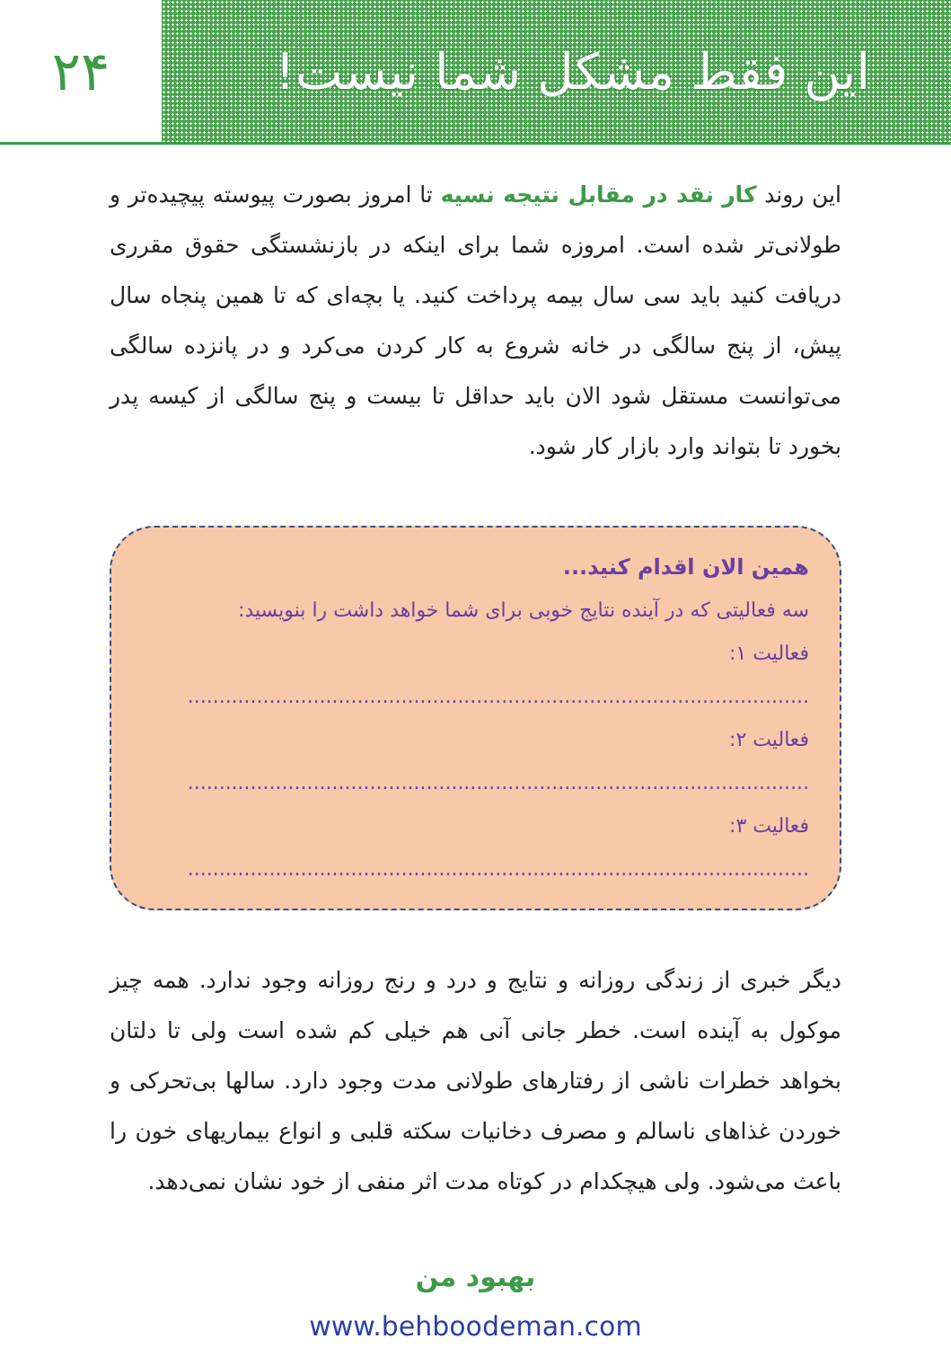این فقط مشکل شما نیست! ۲۴
این روند کار نقد در مقابل نتیجه نسیه تا امروز بصورت پیوسته پیچیده‌تر و طولانی‌تر شده است. امروزه شما برای اینکه در بازنشستگی حقوق مقرری دریافت کنید باید سی سال بیمه پرداخت کنید. یا بچه‌ای که تا همین پنجاه سال پیش، از پنج سالگی در خانه شروع به کار کردن می‌کرد و در پانزده سالگی می‌توانست مستقل شود الان باید حداقل تا بیست و پنج سالگی از کیسه پدر بخورد تا بتواند وارد بازار کار شود.
همین الان اقدام کنید...
سه فعالیتی که در آینده نتایج خوبی برای شما خواهد داشت را بنویسید:
فعالیت ۱: ...................................................................................................
فعالیت ۲: ...................................................................................................
فعالیت ۳: ...................................................................................................
دیگر خبری از زندگی روزانه و نتایج و درد و رنج روزانه وجود ندارد. همه چیز موکول به آینده است. خطر جانی آنی هم خیلی کم شده است ولی تا دلتان بخواهد خطرات ناشی از رفتارهای طولانی مدت وجود دارد. سالها بی‌تحرکی و خوردن غذاهای ناسالم و مصرف دخانیات سکته قلبی و انواع بیماریهای خون را باعث می‌شود. ولی هیچکدام در کوتاه مدت اثر منفی از خود نشان نمی‌دهد.
بهبود من
www.behboodeman.com